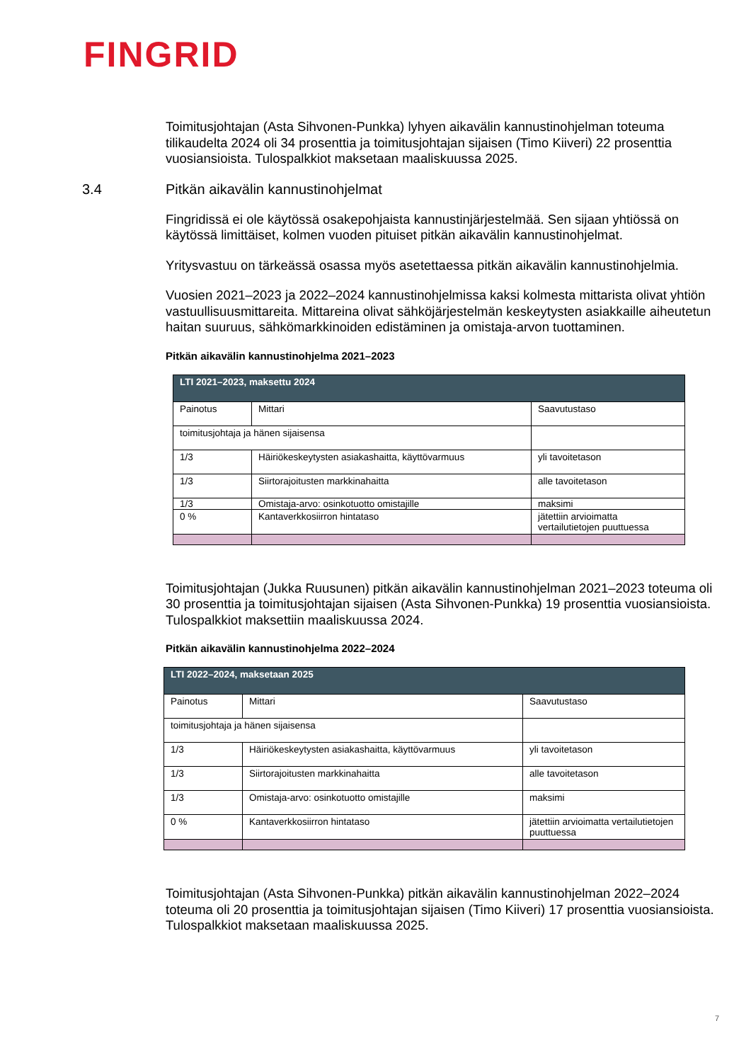FINGRID
Toimitusjohtajan (Asta Sihvonen-Punkka) lyhyen aikavälin kannustinohjelman toteuma tilikaudelta 2024 oli 34 prosenttia ja toimitusjohtajan sijaisen (Timo Kiiveri) 22 prosenttia vuosiansioista. Tulospalkkiot maksetaan maaliskuussa 2025.
3.4 Pitkän aikavälin kannustinohjelmat
Fingridissä ei ole käytössä osakepohjaista kannustinjärjestelmää. Sen sijaan yhtiössä on käytössä limittäiset, kolmen vuoden pituiset pitkän aikavälin kannustinohjelmat.
Yritysvastuu on tärkeässä osassa myös asetettaessa pitkän aikavälin kannustinohjelmia.
Vuosien 2021–2023 ja 2022–2024 kannustinohjelmissa kaksi kolmesta mittarista olivat yhtiön vastuullisuusmittareita. Mittareina olivat sähköjärjestelmän keskeytysten asiakkaille aiheutetun haitan suuruus, sähkömarkkinoiden edistäminen ja omistaja-arvon tuottaminen.
Pitkän aikavälin kannustinohjelma 2021–2023
| LTI 2021–2023, maksettu 2024 | | |
| --- | --- | --- |
| Painotus | Mittari | Saavutustaso |
| toimitusjohtaja ja hänen sijaisensa | | |
| 1/3 | Häiriökeskeytysten asiakashaitta, käyttövarmuus | yli tavoitetason |
| 1/3 | Siirtorajoitusten markkinahaitta | alle tavoitetason |
| 1/3 | Omistaja-arvo: osinkotuotto omistajille | maksimi |
| 0 % | Kantaverkkosiirron hintataso | jätettiin arvioimatta vertailutietojen puuttuessa |
Toimitusjohtajan (Jukka Ruusunen) pitkän aikavälin kannustinohjelman 2021–2023 toteuma oli 30 prosenttia ja toimitusjohtajan sijaisen (Asta Sihvonen-Punkka) 19 prosenttia vuosiansioista. Tulospalkkiot maksettiin maaliskuussa 2024.
Pitkän aikavälin kannustinohjelma 2022–2024
| LTI 2022–2024, maksetaan 2025 | | |
| --- | --- | --- |
| Painotus | Mittari | Saavutustaso |
| toimitusjohtaja ja hänen sijaisensa | | |
| 1/3 | Häiriökeskeytysten asiakashaitta, käyttövarmuus | yli tavoitetason |
| 1/3 | Siirtorajoitusten markkinahaitta | alle tavoitetason |
| 1/3 | Omistaja-arvo: osinkotuotto omistajille | maksimi |
| 0 % | Kantaverkkosiirron hintataso | jätettiin arvioimatta vertailutietojen puuttuessa |
Toimitusjohtajan (Asta Sihvonen-Punkka) pitkän aikavälin kannustinohjelman 2022–2024 toteuma oli 20 prosenttia ja toimitusjohtajan sijaisen (Timo Kiiveri) 17 prosenttia vuosiansioista. Tulospalkkiot maksetaan maaliskuussa 2025.
7